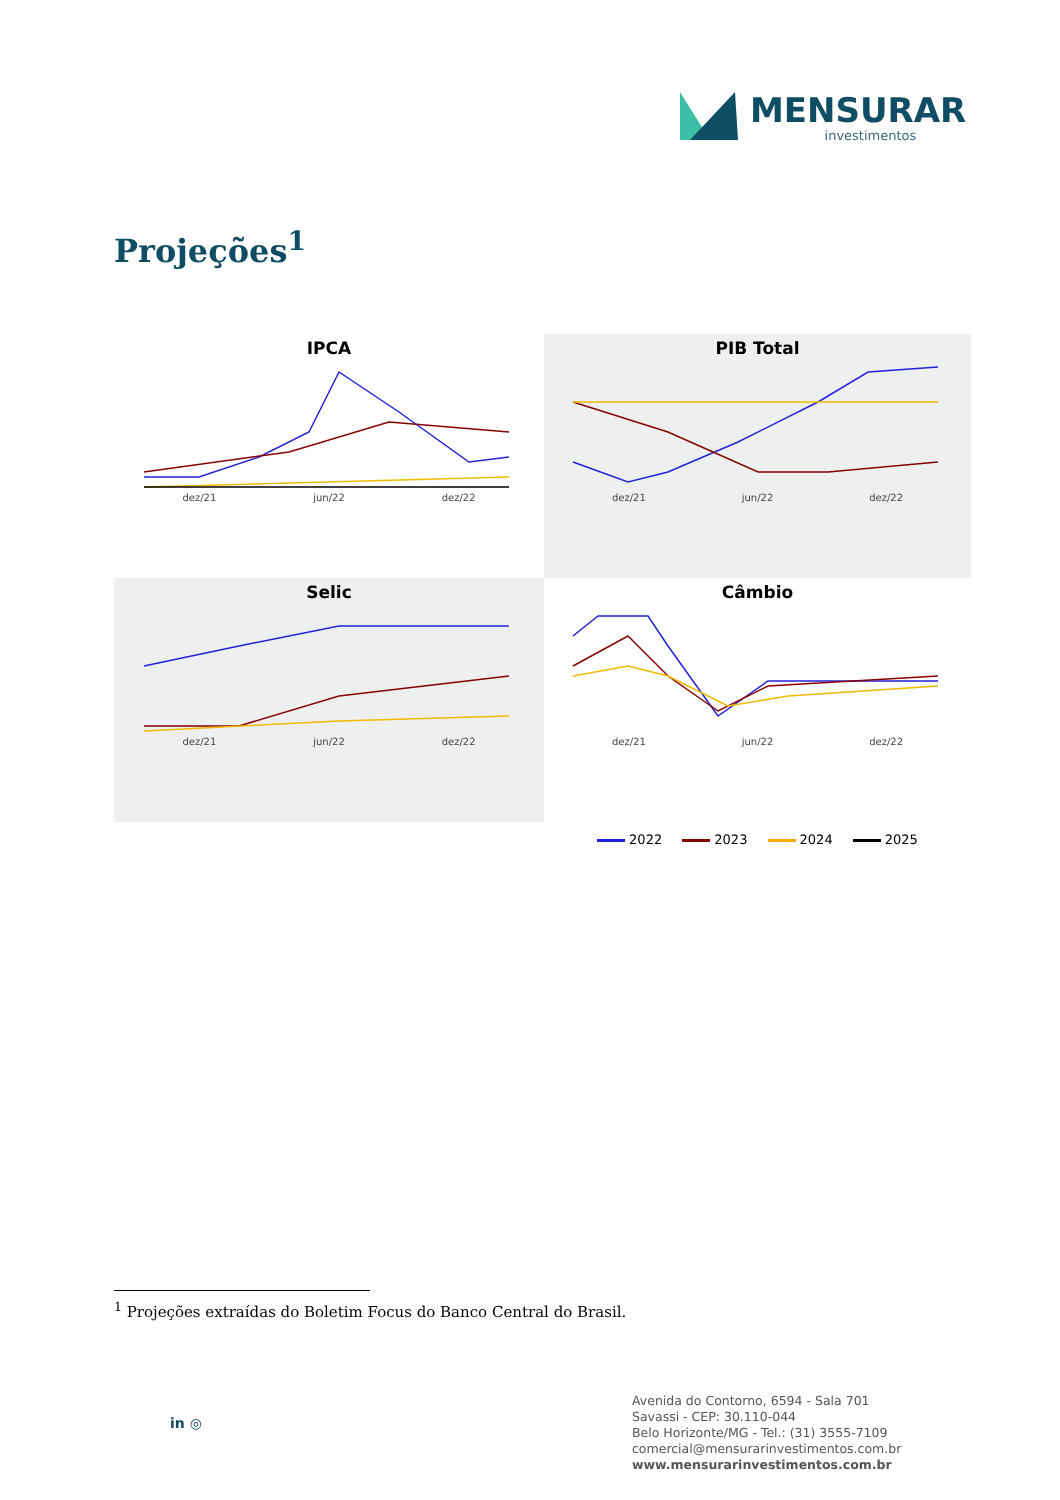MENSURAR
investimentos
Projeções<sup>1</sup>
IPCA
dez/21 jun/22 dez/22
PIB Total
dez/21 jun/22 dez/22
Selic
dez/21 jun/22 dez/22
Câmbio
dez/21 jun/22 dez/22
2022 2023 2024 2025
<sup>1</sup> Projeções extraídas do Boletim Focus do Banco Central do Brasil.
in ◎
Avenida do Contorno, 6594 - Sala 701
Savassi - CEP: 30.110-044
Belo Horizonte/MG - Tel.: (31) 3555-7109
comercial@mensurarinvestimentos.com.br
www.mensurarinvestimentos.com.br